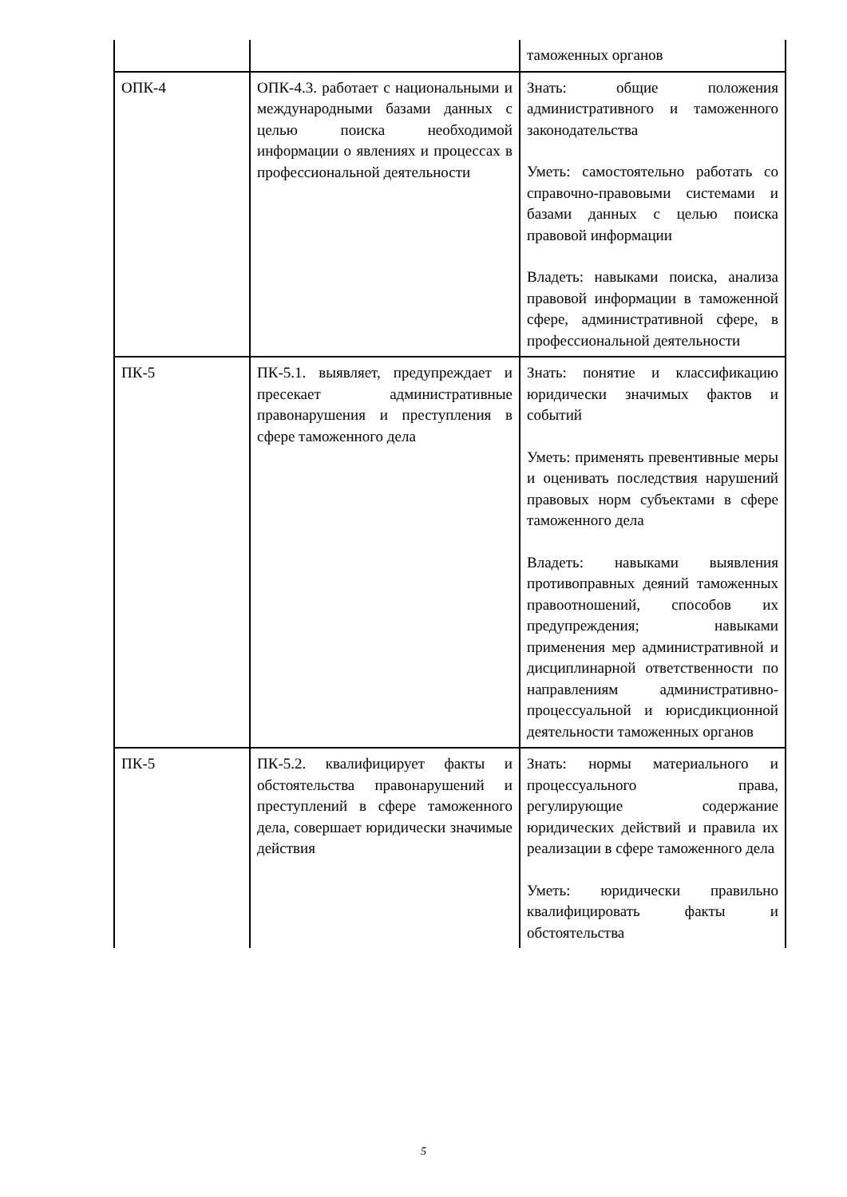| | | таможенных органов |
| ОПК-4 | ОПК-4.3. работает с национальными и международными базами данных с целью поиска необходимой информации о явлениях и процессах в профессиональной деятельности | Знать: общие положения административного и таможенного законодательства Уметь: самостоятельно работать со справочно-правовыми системами и базами данных с целью поиска правовой информации Владеть: навыками поиска, анализа правовой информации в таможенной сфере, административной сфере, в профессиональной деятельности |
| ПК-5 | ПК-5.1. выявляет, предупреждает и пресекает административные правонарушения и преступления в сфере таможенного дела | Знать: понятие и классификацию юридически значимых фактов и событий Уметь: применять превентивные меры и оценивать последствия нарушений правовых норм субъектами в сфере таможенного дела Владеть: навыками выявления противоправных деяний таможенных правоотношений, способов их предупреждения; навыками применения мер административной и дисциплинарной ответственности по направлениям административно-процессуальной и юрисдикционной деятельности таможенных органов |
| ПК-5 | ПК-5.2. квалифицирует факты и обстоятельства правонарушений и преступлений в сфере таможенного дела, совершает юридически значимые действия | Знать: нормы материального и процессуального права, регулирующие содержание юридических действий и правила их реализации в сфере таможенного дела Уметь: юридически правильно квалифицировать факты и обстоятельства |
5